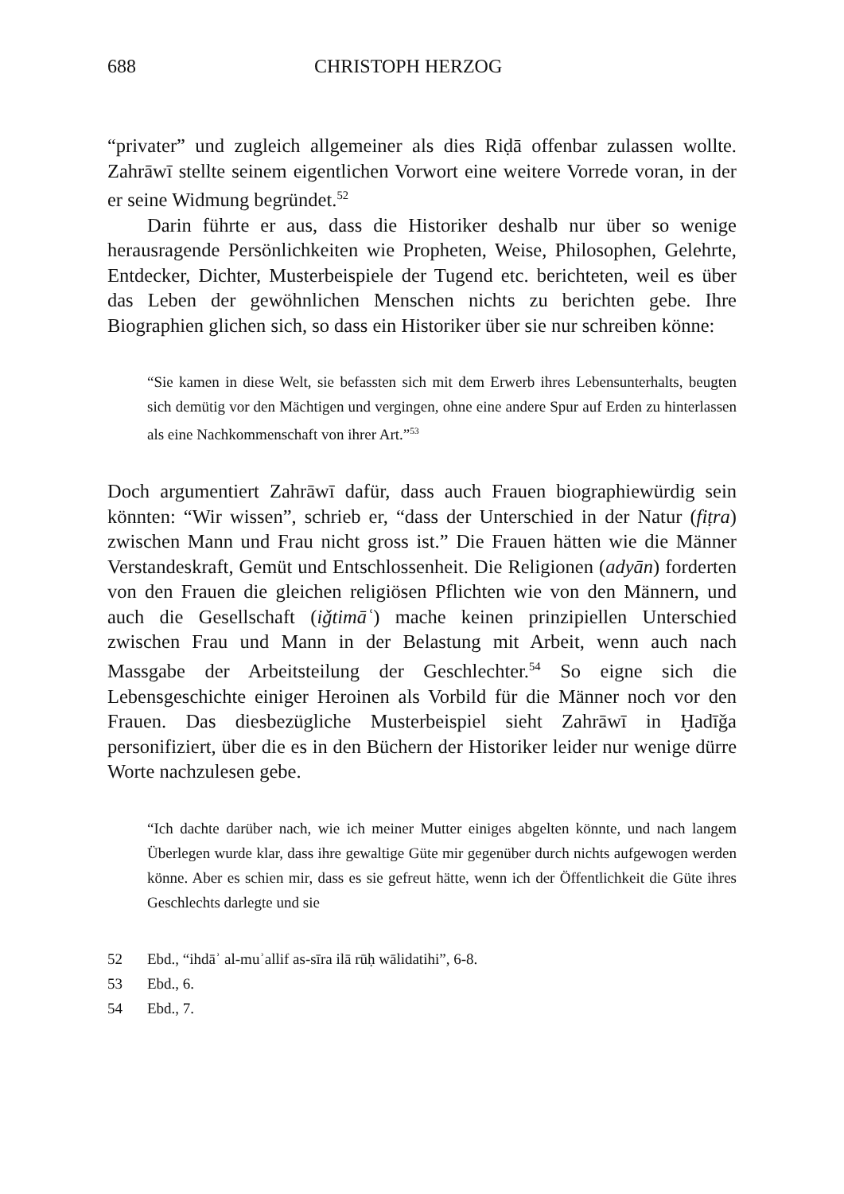688 CHRISTOPH HERZOG
“privater” und zugleich allgemeiner als dies Riḍā offenbar zulassen wollte. Zahrāwī stellte seinem eigentlichen Vorwort eine weitere Vorrede voran, in der er seine Widmung begründet.<sup>52</sup>
Darin führte er aus, dass die Historiker deshalb nur über so wenige herausragende Persönlichkeiten wie Propheten, Weise, Philosophen, Gelehrte, Entdecker, Dichter, Musterbeispiele der Tugend etc. berichteten, weil es über das Leben der gewöhnlichen Menschen nichts zu berichten gebe. Ihre Biographien glichen sich, so dass ein Historiker über sie nur schreiben könne:
“Sie kamen in diese Welt, sie befassten sich mit dem Erwerb ihres Lebensunterhalts, beugten sich demütig vor den Mächtigen und vergingen, ohne eine andere Spur auf Erden zu hinterlassen als eine Nachkommenschaft von ihrer Art.”<sup>53</sup>
Doch argumentiert Zahrāwī dafür, dass auch Frauen biographiewürdig sein könnten: “Wir wissen”, schrieb er, “dass der Unterschied in der Natur (fiṭra) zwischen Mann und Frau nicht gross ist.” Die Frauen hätten wie die Männer Verstandeskraft, Gemüt und Entschlossenheit. Die Religionen (adyān) forderten von den Frauen die gleichen religiösen Pflichten wie von den Männern, und auch die Gesellschaft (iǧtimāʿ) mache keinen prinzipiellen Unterschied zwischen Frau und Mann in der Belastung mit Arbeit, wenn auch nach Massgabe der Arbeitsteilung der Geschlechter.<sup>54</sup> So eigne sich die Lebensgeschichte einiger Heroinen als Vorbild für die Männer noch vor den Frauen. Das diesbezügliche Musterbeispiel sieht Zahrāwī in Ḫadīǧa personifiziert, über die es in den Büchern der Historiker leider nur wenige dürre Worte nachzulesen gebe.
“Ich dachte darüber nach, wie ich meiner Mutter einiges abgelten könnte, und nach langem Überlegen wurde klar, dass ihre gewaltige Güte mir gegenüber durch nichts aufgewogen werden könne. Aber es schien mir, dass es sie gefreut hätte, wenn ich der Öffentlichkeit die Güte ihres Geschlechts darlegte und sie
52 Ebd., “ihdāʾ al-muʾallif as-sīra ilā rūḥ wālidatihi”, 6-8.
53 Ebd., 6.
54 Ebd., 7.